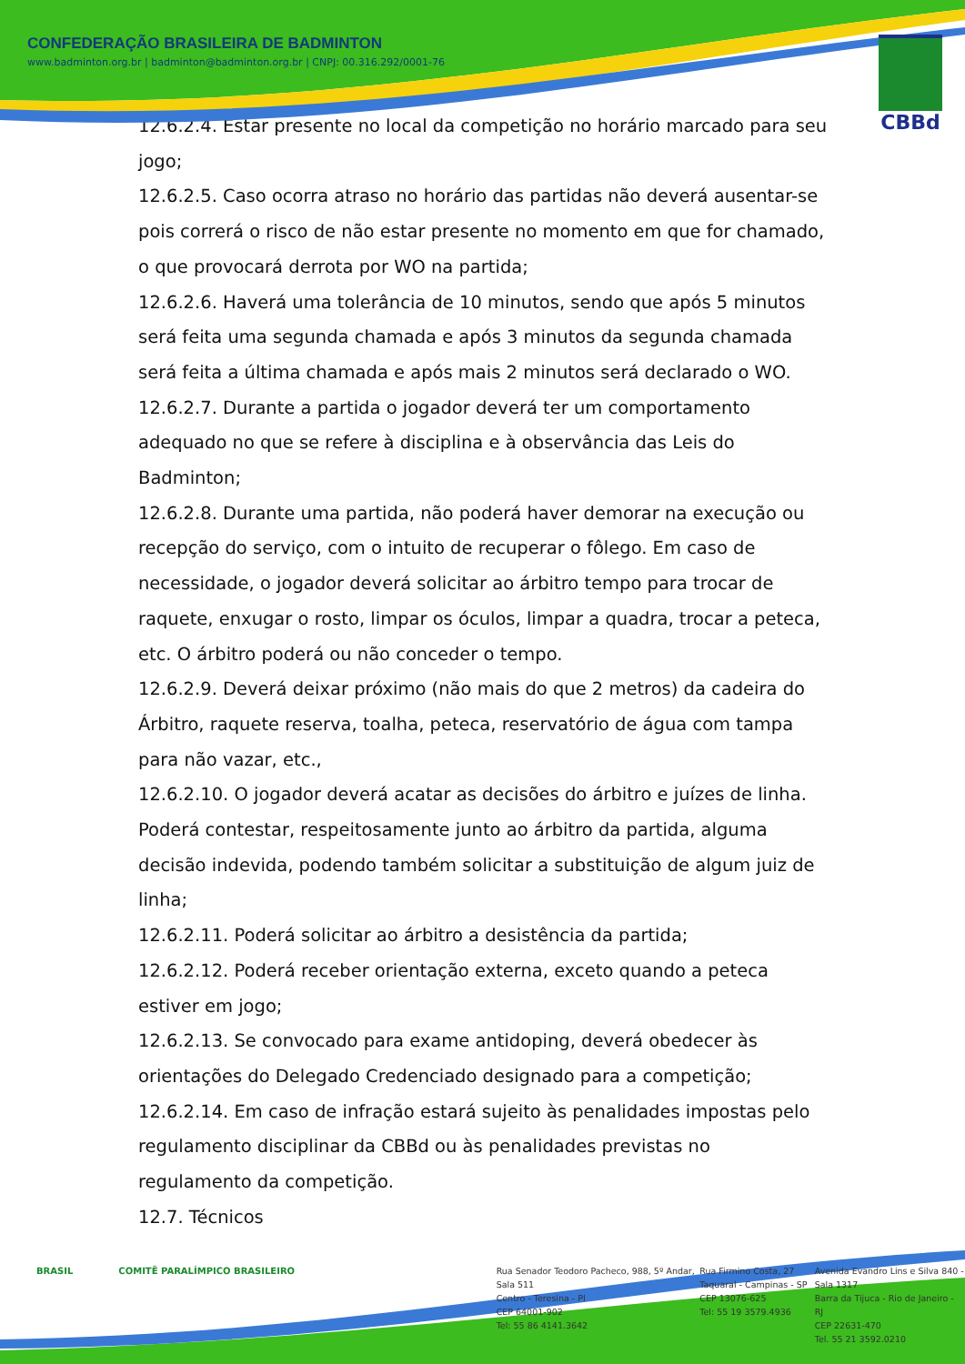CONFEDERAÇÃO BRASILEIRA DE BADMINTON
www.badminton.org.br | badminton@badminton.org.br | CNPJ: 00.316.292/0001-76
CBBd
12.6.2.4. Estar presente no local da competição no horário marcado para seu jogo;
12.6.2.5. Caso ocorra atraso no horário das partidas não deverá ausentar-se pois correrá o risco de não estar presente no momento em que for chamado, o que provocará derrota por WO na partida;
12.6.2.6. Haverá uma tolerância de 10 minutos, sendo que após 5 minutos será feita uma segunda chamada e após 3 minutos da segunda chamada será feita a última chamada e após mais 2 minutos será declarado o WO.
12.6.2.7. Durante a partida o jogador deverá ter um comportamento adequado no que se refere à disciplina e à observância das Leis do Badminton;
12.6.2.8. Durante uma partida, não poderá haver demorar na execução ou recepção do serviço, com o intuito de recuperar o fôlego. Em caso de necessidade, o jogador deverá solicitar ao árbitro tempo para trocar de raquete, enxugar o rosto, limpar os óculos, limpar a quadra, trocar a peteca, etc. O árbitro poderá ou não conceder o tempo.
12.6.2.9. Deverá deixar próximo (não mais do que 2 metros) da cadeira do Árbitro, raquete reserva, toalha, peteca, reservatório de água com tampa para não vazar, etc.,
12.6.2.10. O jogador deverá acatar as decisões do árbitro e juízes de linha. Poderá contestar, respeitosamente junto ao árbitro da partida, alguma decisão indevida, podendo também solicitar a substituição de algum juiz de linha;
12.6.2.11. Poderá solicitar ao árbitro a desistência da partida;
12.6.2.12. Poderá receber orientação externa, exceto quando a peteca estiver em jogo;
12.6.2.13. Se convocado para exame antidoping, deverá obedecer às orientações do Delegado Credenciado designado para a competição;
12.6.2.14. Em caso de infração estará sujeito às penalidades impostas pelo regulamento disciplinar da CBBd ou às penalidades previstas no regulamento da competição.
12.7. Técnicos
BRASIL COMITÊ PARALÍMPICO BRASILEIRO Rua Senador Teodoro Pacheco, 988, 5º Andar, Sala 511
Centro - Teresina - PI
CEP 64001-902
Tel: 55 86 4141.3642
Rua Firmino Costa, 27
Taquaral - Campinas - SP
CEP 13076-625
Tel: 55 19 3579.4936
Avenida Evandro Lins e Silva 840 - Sala 1317
Barra da Tijuca - Rio de Janeiro - RJ
CEP 22631-470
Tel. 55 21 3592.0210